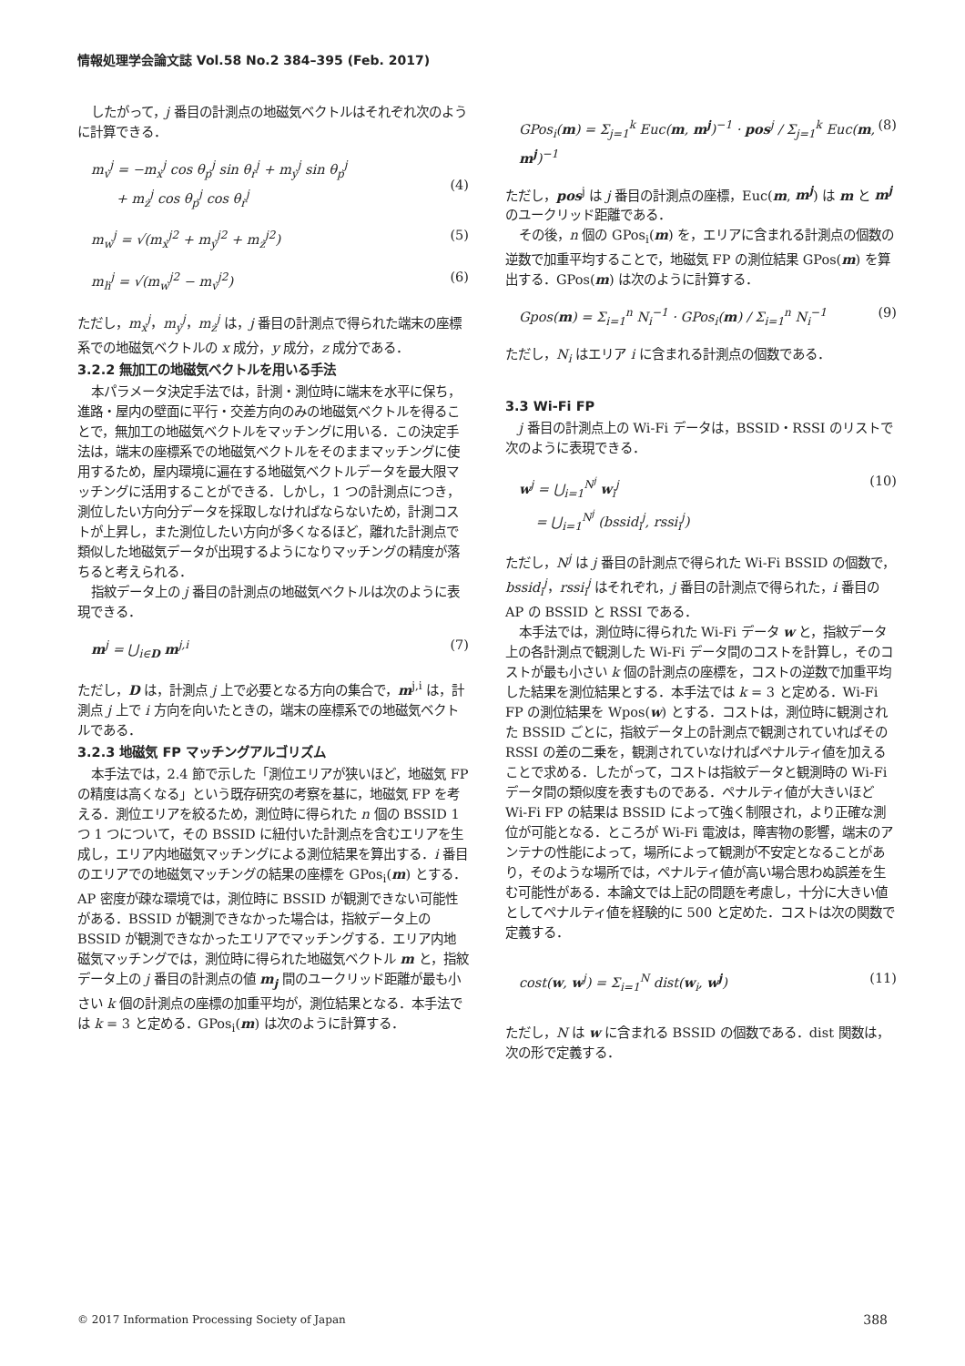情報処理学会論文誌 Vol.58 No.2 384–395 (Feb. 2017)
したがって，j 番目の計測点の地磁気ベクトルはそれぞれ次のように計算できる．
m<sub>v</sub><sup>j</sup> = −m<sub>x</sub><sup>j</sup> cos θ<sub>p</sub><sup>j</sup> sin θ<sub>r</sub><sup>j</sup> + m<sub>y</sub><sup>j</sup> sin θ<sub>p</sub><sup>j</sup>
+ m<sub>z</sub><sup>j</sup> cos θ<sub>p</sub><sup>j</sup> cos θ<sub>r</sub><sup>j</sup>
(4)
m<sub>w</sub><sup>j</sup> = √(m<sub>x</sub><sup>j2</sup> + m<sub>y</sub><sup>j2</sup> + m<sub>z</sub><sup>j2</sup>) (5)
m<sub>h</sub><sup>j</sup> = √(m<sub>w</sub><sup>j2</sup> − m<sub>v</sub><sup>j2</sup>) (6)
ただし，m<sub>x</sub><sup>j</sup>，m<sub>y</sub><sup>j</sup>，m<sub>z</sub><sup>j</sup> は，j 番目の計測点で得られた端末の座標系での地磁気ベクトルの x 成分，y 成分，z 成分である．
3.2.2 無加工の地磁気ベクトルを用いる手法
本パラメータ決定手法では，計測・測位時に端末を水平に保ち，進路・屋内の壁面に平行・交差方向のみの地磁気ベクトルを得ることで，無加工の地磁気ベクトルをマッチングに用いる．この決定手法は，端末の座標系での地磁気ベクトルをそのままマッチングに使用するため，屋内環境に遍在する地磁気ベクトルデータを最大限マッチングに活用することができる．しかし，1 つの計測点につき，測位したい方向分データを採取しなければならないため，計測コストが上昇し，また測位したい方向が多くなるほど，離れた計測点で類似した地磁気データが出現するようになりマッチングの精度が落ちると考えられる．
指紋データ上の j 番目の計測点の地磁気ベクトルは次のように表現できる．
m<sup>j</sup> = ⋃<sub>i∈D</sub> m<sup>j,i</sup> (7)
ただし，D は，計測点 j 上で必要となる方向の集合で，m<sup>j,i</sup> は，計測点 j 上で i 方向を向いたときの，端末の座標系での地磁気ベクトルである．
3.2.3 地磁気 FP マッチングアルゴリズム
本手法では，2.4 節で示した「測位エリアが狭いほど，地磁気 FP の精度は高くなる」という既存研究の考察を基に，地磁気 FP を考える．測位エリアを絞るため，測位時に得られた n 個の BSSID 1 つ 1 つについて，その BSSID に紐付いた計測点を含むエリアを生成し，エリア内地磁気マッチングによる測位結果を算出する．i 番目のエリアでの地磁気マッチングの結果の座標を GPos<sub>i</sub>(m) とする．AP 密度が疎な環境では，測位時に BSSID が観測できない可能性がある．BSSID が観測できなかった場合は，指紋データ上の BSSID が観測できなかったエリアでマッチングする．エリア内地磁気マッチングでは，測位時に得られた地磁気ベクトル m と，指紋データ上の j 番目の計測点の値 m<sub>j</sub> 間のユークリッド距離が最も小さい k 個の計測点の座標の加重平均が，測位結果となる．本手法では k = 3 と定める．GPos<sub>i</sub>(m) は次のように計算する．
GPos<sub>i</sub>(m) = Σ<sub>j=1</sub><sup>k</sup> Euc(m, m<sup>j</sup>)<sup>−1</sup> · pos<sup>j</sup> / Σ<sub>j=1</sub><sup>k</sup> Euc(m, m<sup>j</sup>)<sup>−1</sup> (8)
ただし，pos<sup>j</sup> は j 番目の計測点の座標，Euc(m, m<sup>j</sup>) は m と m<sup>j</sup> のユークリッド距離である．
その後，n 個の GPos<sub>i</sub>(m) を，エリアに含まれる計測点の個数の逆数で加重平均することで，地磁気 FP の測位結果 GPos(m) を算出する．GPos(m) は次のように計算する．
Gpos(m) = Σ<sub>i=1</sub><sup>n</sup> N<sub>i</sub><sup>−1</sup> · GPos<sub>i</sub>(m) / Σ<sub>i=1</sub><sup>n</sup> N<sub>i</sub><sup>−1</sup> (9)
ただし，N<sub>i</sub> はエリア i に含まれる計測点の個数である．
3.3 Wi-Fi FP
j 番目の計測点上の Wi-Fi データは，BSSID・RSSI のリストで次のように表現できる．
w<sup>j</sup> = ⋃<sub>i=1</sub><sup>N<sup>j</sup></sup> w<sub>i</sub><sup>j</sup>
= ⋃<sub>i=1</sub><sup>N<sup>j</sup></sup> (bssid<sub>i</sub><sup>j</sup>, rssi<sub>i</sub><sup>j</sup>) (10)
ただし，N<sup>j</sup> は j 番目の計測点で得られた Wi-Fi BSSID の個数で，bssid<sub>i</sub><sup>j</sup>，rssi<sub>i</sub><sup>j</sup> はそれぞれ，j 番目の計測点で得られた，i 番目の AP の BSSID と RSSI である．
本手法では，測位時に得られた Wi-Fi データ w と，指紋データ上の各計測点で観測した Wi-Fi データ間のコストを計算し，そのコストが最も小さい k 個の計測点の座標を，コストの逆数で加重平均した結果を測位結果とする．本手法では k = 3 と定める．Wi-Fi FP の測位結果を Wpos(w) とする．コストは，測位時に観測された BSSID ごとに，指紋データ上の計測点で観測されていればその RSSI の差の二乗を，観測されていなければペナルティ値を加えることで求める．したがって，コストは指紋データと観測時の Wi-Fi データ間の類似度を表すものである．ペナルティ値が大きいほど Wi-Fi FP の結果は BSSID によって強く制限され，より正確な測位が可能となる．ところが Wi-Fi 電波は，障害物の影響，端末のアンテナの性能によって，場所によって観測が不安定となることがあり，そのような場所では，ペナルティ値が高い場合思わぬ誤差を生む可能性がある．本論文では上記の問題を考慮し，十分に大きい値としてペナルティ値を経験的に 500 と定めた．コストは次の関数で定義する．
cost(w, w<sup>j</sup>) = Σ<sub>i=1</sub><sup>N</sup> dist(w<sub>i</sub>, w<sup>j</sup>) (11)
ただし，N は w に含まれる BSSID の個数である．dist 関数は，次の形で定義する．
© 2017 Information Processing Society of Japan 388